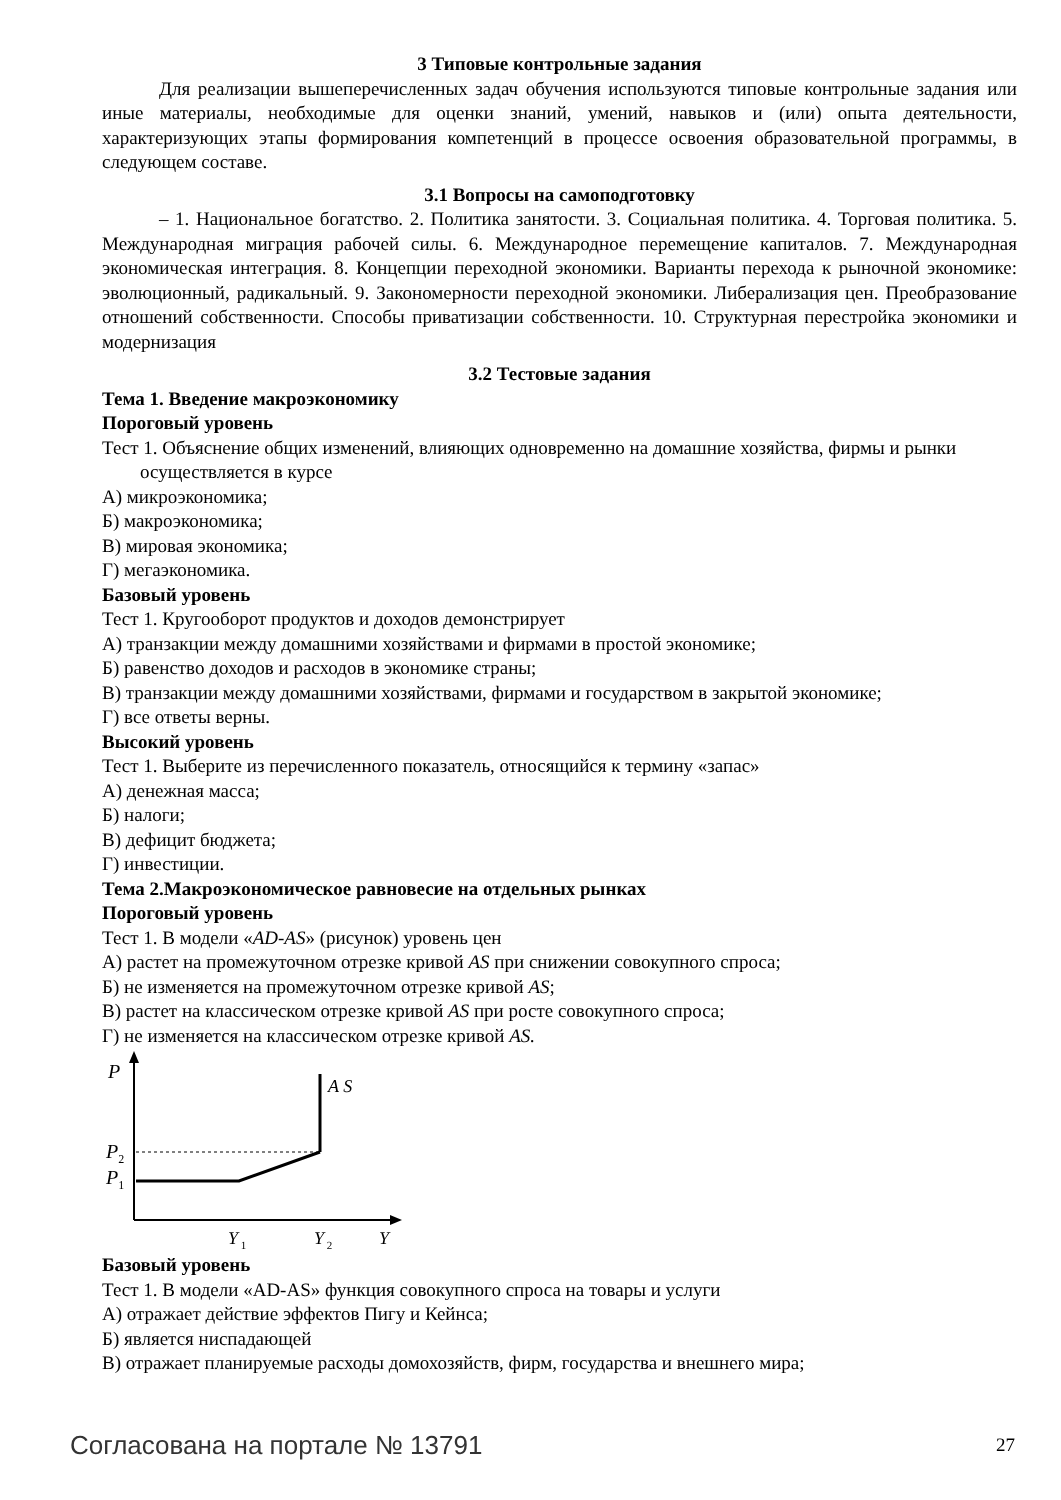3 Типовые контрольные задания
Для реализации вышеперечисленных задач обучения используются типовые контрольные задания или иные материалы, необходимые для оценки знаний, умений, навыков и (или) опыта деятельности, характеризующих этапы формирования компетенций в процессе освоения образовательной программы, в следующем составе.
3.1 Вопросы на самоподготовку
– 1. Национальное богатство. 2. Политика занятости. 3. Социальная политика. 4. Торговая политика. 5. Международная миграция рабочей силы. 6. Международное перемещение капиталов. 7. Международная экономическая интеграция. 8. Концепции переходной экономики. Варианты перехода к рыночной экономике: эволюционный, радикальный. 9. Закономерности переходной экономики. Либерализация цен. Преобразование отношений собственности. Способы приватизации собственности. 10. Структурная перестройка экономики и модернизация
3.2 Тестовые задания
Тема 1. Введение макроэкономику
Пороговый уровень
Тест 1. Объяснение общих изменений, влияющих одновременно на домашние хозяйства, фирмы и рынки осуществляется в курсе
А) микроэкономика;
Б) макроэкономика;
В) мировая экономика;
Г) мегаэкономика.
Базовый уровень
Тест 1. Кругооборот продуктов и доходов демонстрирует
А) транзакции между домашними хозяйствами и фирмами в простой экономике;
Б) равенство доходов и расходов в экономике страны;
В) транзакции между домашними хозяйствами, фирмами и государством в закрытой экономике;
Г) все ответы верны.
Высокий уровень
Тест 1. Выберите из перечисленного показатель, относящийся к термину «запас»
А) денежная масса;
Б) налоги;
В) дефицит бюджета;
Г) инвестиции.
Тема 2.Макроэкономическое равновесие на отдельных рынках
Пороговый уровень
Тест 1. В модели «AD-AS» (рисунок) уровень цен
А) растет на промежуточном отрезке кривой AS при снижении совокупного спроса;
Б) не изменяется на промежуточном отрезке кривой AS;
В) растет на классическом отрезке кривой AS при росте совокупного спроса;
Г) не изменяется на классическом отрезке кривой AS.
P
A S
P2
P1
Y 1
Y 2
Y
Базовый уровень
Тест 1. В модели «AD-AS» функция совокупного спроса на товары и услуги
А) отражает действие эффектов Пигу и Кейнса;
Б) является ниспадающей
В) отражает планируемые расходы домохозяйств, фирм, государства и внешнего мира;
Согласована на портале № 13791 27